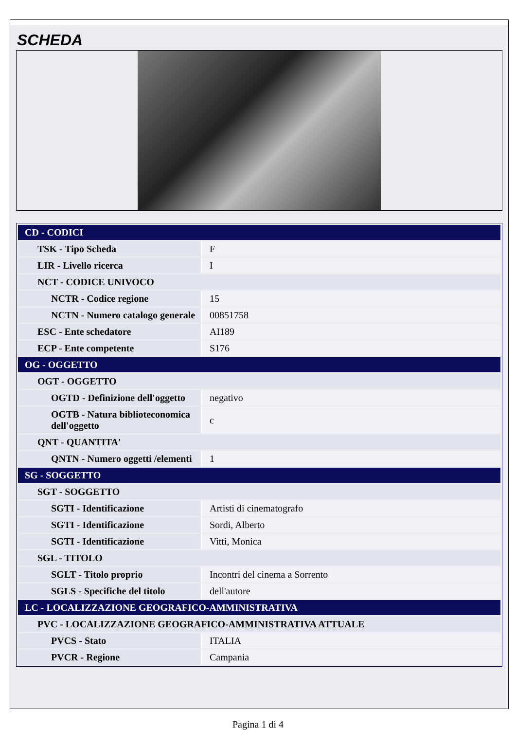SCHEDA
| CD - CODICI | |
| TSK - Tipo Scheda | F |
| LIR - Livello ricerca | I |
| NCT - CODICE UNIVOCO | |
| NCTR - Codice regione | 15 |
| NCTN - Numero catalogo generale | 00851758 |
| ESC - Ente schedatore | AI189 |
| ECP - Ente competente | S176 |
| OG - OGGETTO | |
| OGT - OGGETTO | |
| OGTD - Definizione dell'oggetto | negativo |
| OGTB - Natura biblioteconomica dell'oggetto | c |
| QNT - QUANTITA' | |
| QNTN - Numero oggetti /elementi | 1 |
| SG - SOGGETTO | |
| SGT - SOGGETTO | |
| SGTI - Identificazione | Artisti di cinematografo |
| SGTI - Identificazione | Sordi, Alberto |
| SGTI - Identificazione | Vitti, Monica |
| SGL - TITOLO | |
| SGLT - Titolo proprio | Incontri del cinema a Sorrento |
| SGLS - Specifiche del titolo | dell'autore |
| LC - LOCALIZZAZIONE GEOGRAFICO-AMMINISTRATIVA | |
| PVC - LOCALIZZAZIONE GEOGRAFICO-AMMINISTRATIVA ATTUALE | |
| PVCS - Stato | ITALIA |
| PVCR - Regione | Campania |
Pagina 1 di 4